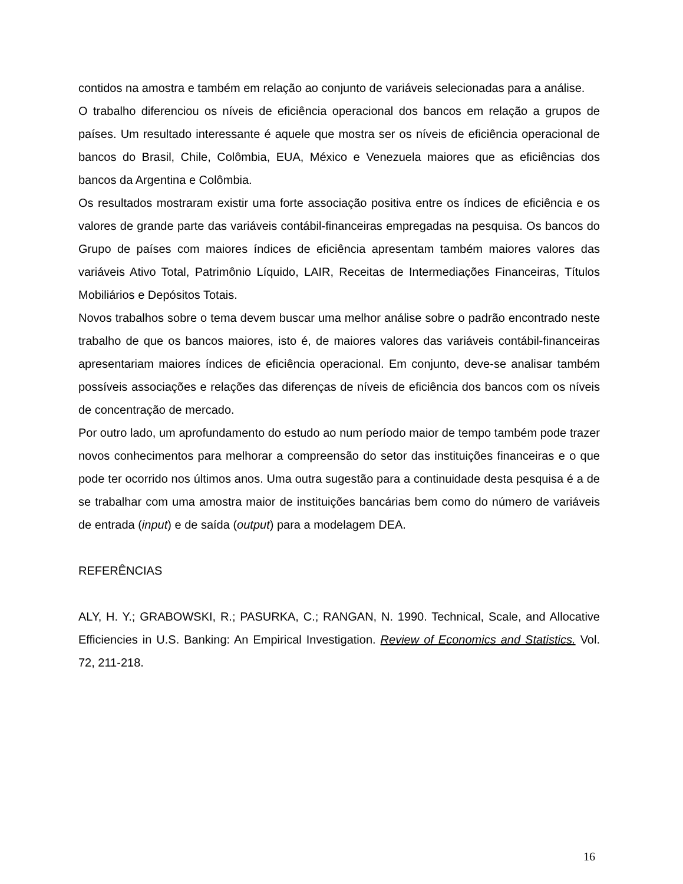contidos na amostra e também em relação ao conjunto de variáveis selecionadas para a análise.
O trabalho diferenciou os níveis de eficiência operacional dos bancos em relação a grupos de países. Um resultado interessante é aquele que mostra ser os níveis de eficiência operacional de bancos do Brasil, Chile, Colômbia, EUA, México e Venezuela maiores que as eficiências dos bancos da Argentina e Colômbia.
Os resultados mostraram existir uma forte associação positiva entre os índices de eficiência e os valores de grande parte das variáveis contábil-financeiras empregadas na pesquisa. Os bancos do Grupo de países com maiores índices de eficiência apresentam também maiores valores das variáveis Ativo Total, Patrimônio Líquido, LAIR, Receitas de Intermediações Financeiras, Títulos Mobiliários e Depósitos Totais.
Novos trabalhos sobre o tema devem buscar uma melhor análise sobre o padrão encontrado neste trabalho de que os bancos maiores, isto é, de maiores valores das variáveis contábil-financeiras apresentariam maiores índices de eficiência operacional. Em conjunto, deve-se analisar também possíveis associações e relações das diferenças de níveis de eficiência dos bancos com os níveis de concentração de mercado.
Por outro lado, um aprofundamento do estudo ao num período maior de tempo também pode trazer novos conhecimentos para melhorar a compreensão do setor das instituições financeiras e o que pode ter ocorrido nos últimos anos. Uma outra sugestão para a continuidade desta pesquisa é a de se trabalhar com uma amostra maior de instituições bancárias bem como do número de variáveis de entrada (input) e de saída (output) para a modelagem DEA.
REFERÊNCIAS
ALY, H. Y.; GRABOWSKI, R.; PASURKA, C.; RANGAN, N. 1990. Technical, Scale, and Allocative Efficiencies in U.S. Banking: An Empirical Investigation. Review of Economics and Statistics. Vol. 72, 211-218.
16